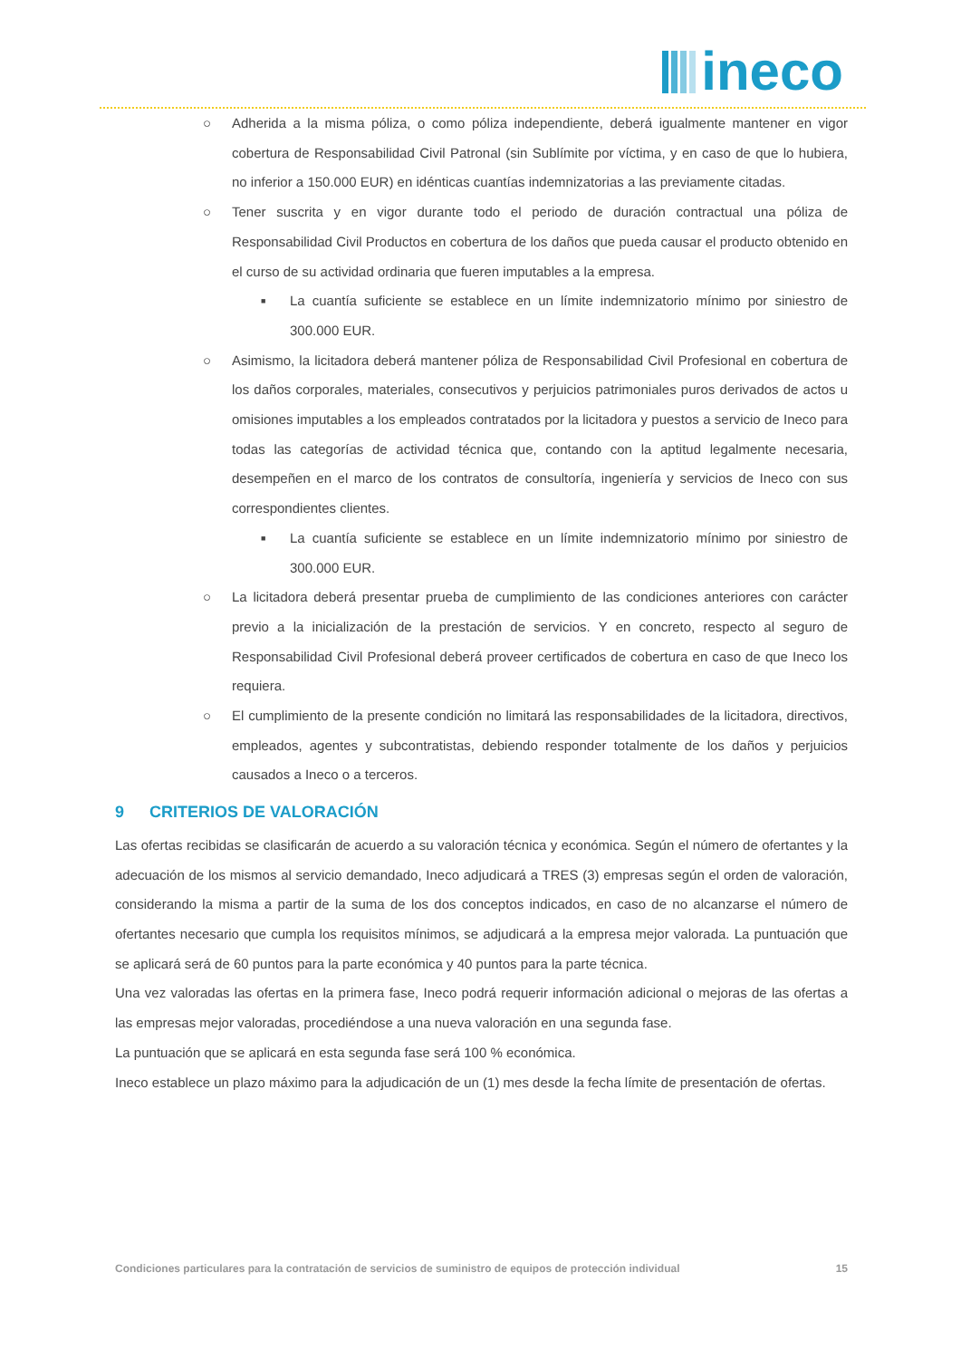ineco
○ Adherida a la misma póliza, o como póliza independiente, deberá igualmente mantener en vigor cobertura de Responsabilidad Civil Patronal (sin Sublímite por víctima, y en caso de que lo hubiera, no inferior a 150.000 EUR) en idénticas cuantías indemnizatorias a las previamente citadas.
○ Tener suscrita y en vigor durante todo el periodo de duración contractual una póliza de Responsabilidad Civil Productos en cobertura de los daños que pueda causar el producto obtenido en el curso de su actividad ordinaria que fueren imputables a la empresa.
■
La cuantía suficiente se establece en un límite indemnizatorio mínimo por siniestro de 300.000 EUR.
○ Asimismo, la licitadora deberá mantener póliza de Responsabilidad Civil Profesional en cobertura de los daños corporales, materiales, consecutivos y perjuicios patrimoniales puros derivados de actos u omisiones imputables a los empleados contratados por la licitadora y puestos a servicio de Ineco para todas las categorías de actividad técnica que, contando con la aptitud legalmente necesaria, desempeñen en el marco de los contratos de consultoría, ingeniería y servicios de Ineco con sus correspondientes clientes.
■
La cuantía suficiente se establece en un límite indemnizatorio mínimo por siniestro de 300.000 EUR.
○ La licitadora deberá presentar prueba de cumplimiento de las condiciones anteriores con carácter previo a la inicialización de la prestación de servicios. Y en concreto, respecto al seguro de Responsabilidad Civil Profesional deberá proveer certificados de cobertura en caso de que Ineco los requiera.
○ El cumplimiento de la presente condición no limitará las responsabilidades de la licitadora, directivos, empleados, agentes y subcontratistas, debiendo responder totalmente de los daños y perjuicios causados a Ineco o a terceros.
9 CRITERIOS DE VALORACIÓN
Las ofertas recibidas se clasificarán de acuerdo a su valoración técnica y económica. Según el número de ofertantes y la adecuación de los mismos al servicio demandado, Ineco adjudicará a TRES (3) empresas según el orden de valoración, considerando la misma a partir de la suma de los dos conceptos indicados, en caso de no alcanzarse el número de ofertantes necesario que cumpla los requisitos mínimos, se adjudicará a la empresa mejor valorada. La puntuación que se aplicará será de 60 puntos para la parte económica y 40 puntos para la parte técnica.
Una vez valoradas las ofertas en la primera fase, Ineco podrá requerir información adicional o mejoras de las ofertas a las empresas mejor valoradas, procediéndose a una nueva valoración en una segunda fase.
La puntuación que se aplicará en esta segunda fase será 100 % económica.
Ineco establece un plazo máximo para la adjudicación de un (1) mes desde la fecha límite de presentación de ofertas.
Condiciones particulares para la contratación de servicios de suministro de equipos de protección individual 15